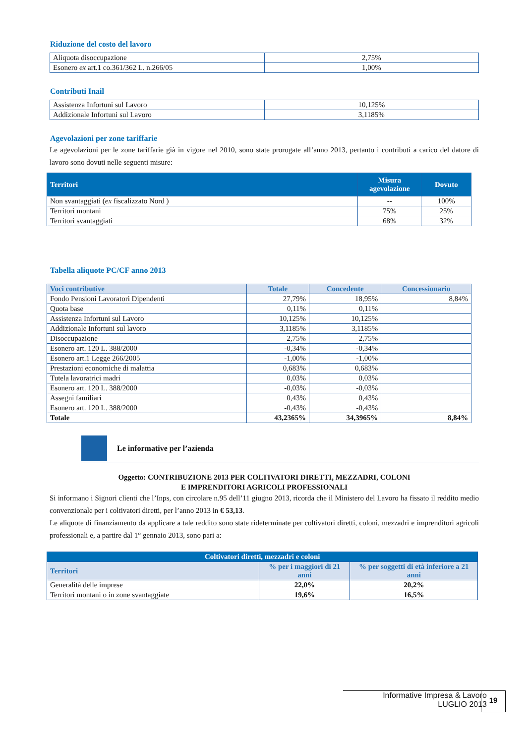Riduzione del costo del lavoro
| Aliquota disoccupazione | 2,75% |
| Esonero ex art.1 co.361/362 L. n.266/05 | 1,00% |
Contributi Inail
| Assistenza Infortuni sul Lavoro | 10,125% |
| Addizionale Infortuni sul Lavoro | 3,1185% |
Agevolazioni per zone tariffarie
Le agevolazioni per le zone tariffarie già in vigore nel 2010, sono state prorogate all’anno 2013, pertanto i contributi a carico del datore di lavoro sono dovuti nelle seguenti misure:
| Territori | Misura agevolazione | Dovuto |
| --- | --- | --- |
| Non svantaggiati ( ex fiscalizzato Nord ) | -- | 100% |
| Territori montani | 75% | 25% |
| Territori svantaggiati | 68% | 32% |
Tabella aliquote PC/CF anno 2013
| Voci contributive | Totale | Concedente | Concessionario |
| --- | --- | --- | --- |
| Fondo Pensioni Lavoratori Dipendenti | 27,79% | 18,95% | 8,84% |
| Quota base | 0,11% | 0,11% | |
| Assistenza Infortuni sul Lavoro | 10,125% | 10,125% | |
| Addizionale Infortuni sul lavoro | 3,1185% | 3,1185% | |
| Disoccupazione | 2,75% | 2,75% | |
| Esonero art. 120 L. 388/2000 | -0,34% | -0,34% | |
| Esonero art.1 Legge 266/2005 | -1,00% | -1,00% | |
| Prestazioni economiche di malattia | 0,683% | 0,683% | |
| Tutela lavoratrici madri | 0,03% | 0,03% | |
| Esonero art. 120 L. 388/2000 | -0,03% | -0,03% | |
| Assegni familiari | 0,43% | 0,43% | |
| Esonero art. 120 L. 388/2000 | -0,43% | -0,43% | |
| Totale | 43,2365% | 34,3965% | 8,84% |
Le informative per l’azienda
Oggetto: CONTRIBUZIONE 2013 PER COLTIVATORI DIRETTI, MEZZADRI, COLONI
E IMPRENDITORI AGRICOLI PROFESSIONALI
Si informano i Signori clienti che l’Inps, con circolare n.95 dell’11 giugno 2013, ricorda che il Ministero del Lavoro ha fissato il reddito medio convenzionale per i coltivatori diretti, per l’anno 2013 in € 53,13.
Le aliquote di finanziamento da applicare a tale reddito sono state rideterminate per coltivatori diretti, coloni, mezzadri e imprenditori agricoli professionali e, a partire dal 1° gennaio 2013, sono pari a:
| Coltivatori diretti, mezzadri e coloni | | |
| --- | --- | --- |
| Territori | % per i maggiori di 21 anni | % per soggetti di età inferiore a 21 anni |
| Generalità delle imprese | 22,0% | 20,2% |
| Territori montani o in zone svantaggiate | 19,6% | 16,5% |
Informative Impresa & Lavoro
LUGLIO 2013
19